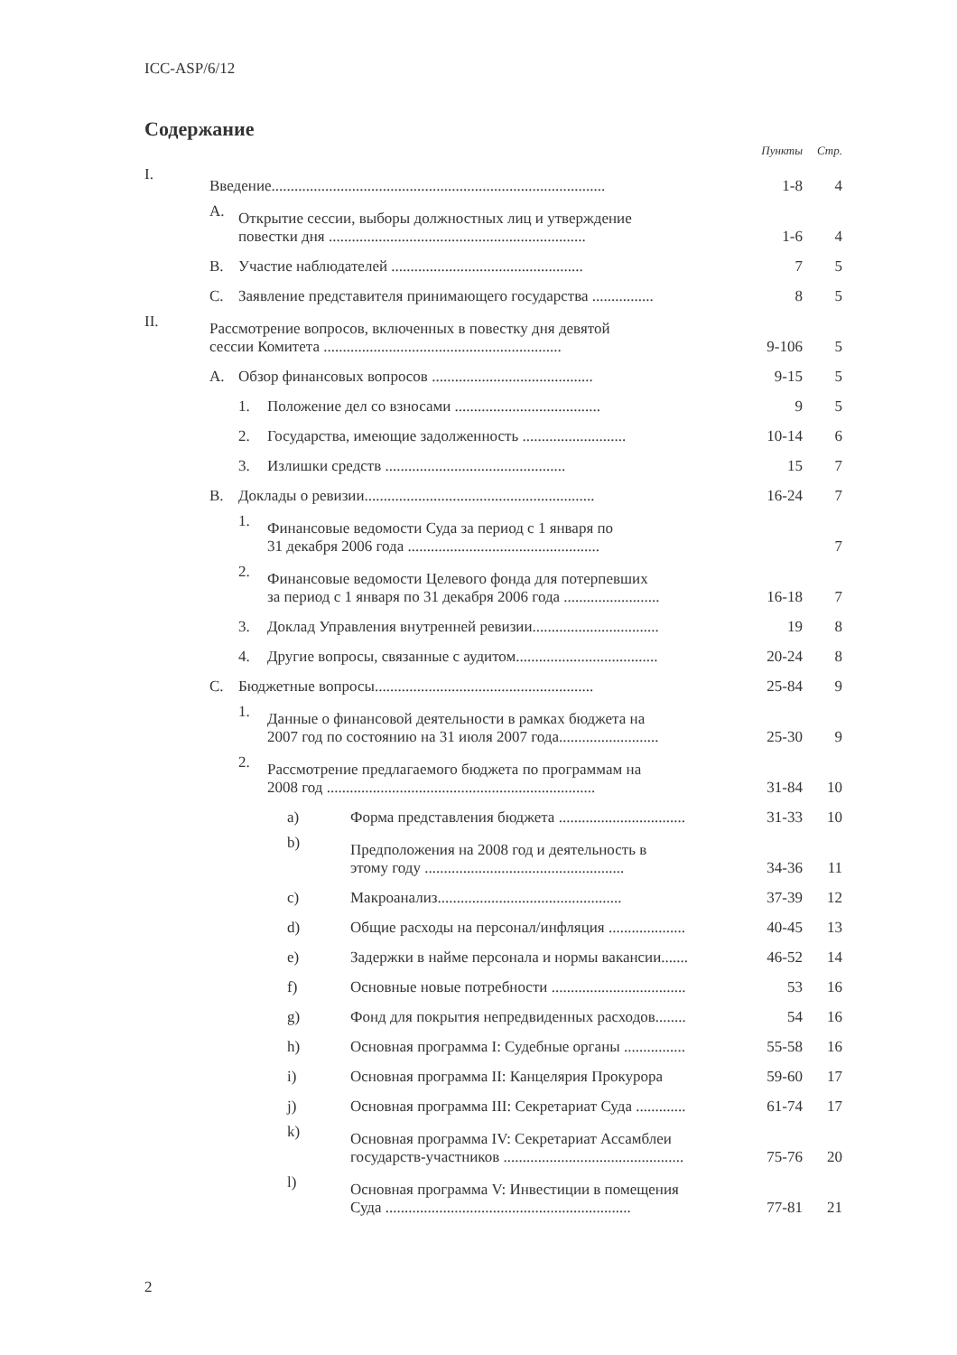ICC-ASP/6/12
Содержание
| | | | | | Пункты | Стр. |
| I. | Введение....................................................................................... | | | | 1-8 | 4 |
| | A. | Открытие сессии, выборы должностных лиц и утверждение повестки дня ................................................................... | | | 1-6 | 4 |
| | B. | Участие наблюдателей .................................................. | | | 7 | 5 |
| | C. | Заявление представителя принимающего государства ................ | | | 8 | 5 |
| II. | Рассмотрение вопросов, включенных в повестку дня девятой сессии Комитета .............................................................. | | | | 9-106 | 5 |
| | A. | Обзор финансовых вопросов .......................................... | | | 9-15 | 5 |
| | | 1. | Положение дел со взносами ...................................... | | 9 | 5 |
| | | 2. | Государства, имеющие задолженность ........................... | | 10-14 | 6 |
| | | 3. | Излишки средств ............................................... | | 15 | 7 |
| | B. | Доклады о ревизии............................................................ | | | 16-24 | 7 |
| | | 1. | Финансовые ведомости Суда за период с 1 января по 31 декабря 2006 года .................................................. | | | 7 |
| | | 2. | Финансовые ведомости Целевого фонда для потерпевших за период с 1 января по 31 декабря 2006 года ......................... | | 16-18 | 7 |
| | | 3. | Доклад Управления внутренней ревизии................................. | | 19 | 8 |
| | | 4. | Другие вопросы, связанные с аудитом..................................... | | 20-24 | 8 |
| | C. | Бюджетные вопросы......................................................... | | | 25-84 | 9 |
| | | 1. | Данные о финансовой деятельности в рамках бюджета на 2007 год по состоянию на 31 июля 2007 года.......................... | | 25-30 | 9 |
| | | 2. | Рассмотрение предлагаемого бюджета по программам на 2008 год ...................................................................... | | 31-84 | 10 |
| | | | a) | Форма представления бюджета ................................. | 31-33 | 10 |
| | | | b) | Предположения на 2008 год и деятельность в этому году .................................................... | 34-36 | 11 |
| | | | c) | Макроанализ................................................ | 37-39 | 12 |
| | | | d) | Общие расходы на персонал/инфляция .................... | 40-45 | 13 |
| | | | e) | Задержки в найме персонала и нормы вакансии....... | 46-52 | 14 |
| | | | f) | Основные новые потребности ................................... | 53 | 16 |
| | | | g) | Фонд для покрытия непредвиденных расходов........ | 54 | 16 |
| | | | h) | Основная программа I: Судебные органы ................ | 55-58 | 16 |
| | | | i) | Основная программа II: Канцелярия Прокурора | 59-60 | 17 |
| | | | j) | Основная программа III: Секретариат Суда ............. | 61-74 | 17 |
| | | | k) | Основная программа IV: Секретариат Ассамблеи государств-участников ............................................... | 75-76 | 20 |
| | | | l) | Основная программа V: Инвестиции в помещения Суда ................................................................ | 77-81 | 21 |
2